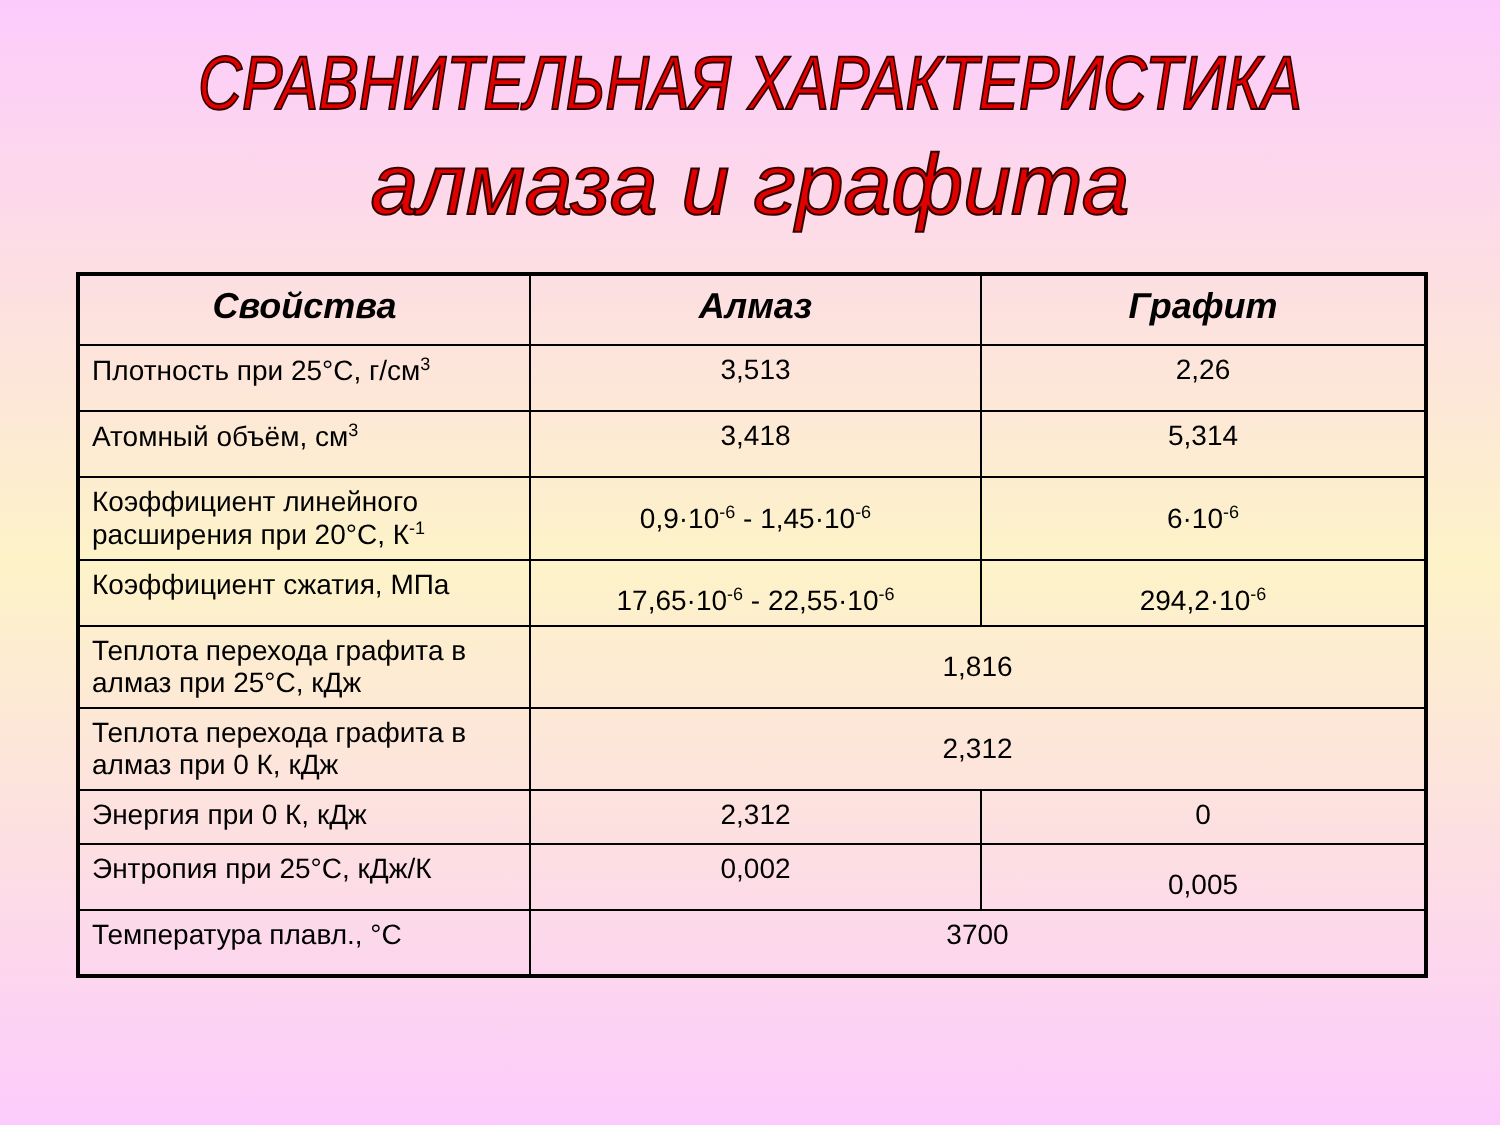СРАВНИТЕЛЬНАЯ ХАРАКТЕРИСТИКА
алмаза и графита
| Свойства | Алмаз | Графит |
| --- | --- | --- |
| Плотность при 25°С, г/см<sup>3</sup> | 3,513 | 2,26 |
| Атомный объём, см<sup>3</sup> | 3,418 | 5,314 |
| Коэффициент линейного расширения при 20°С, К<sup>-1</sup> | 0,9·10<sup>-6</sup> - 1,45·10<sup>-6</sup> | 6·10<sup>-6</sup> |
| Коэффициент сжатия, МПа | 17,65·10<sup>-6</sup> - 22,55·10<sup>-6</sup> | 294,2·10<sup>-6</sup> |
| Теплота перехода графита в алмаз при 25°С, кДж | 1,816 | |
| Теплота перехода графита в алмаз при 0 К, кДж | 2,312 | |
| Энергия при 0 К, кДж | 2,312 | 0 |
| Энтропия при 25°С, кДж/К | 0,002 | 0,005 |
| Температура плавл., °С | 3700 | |